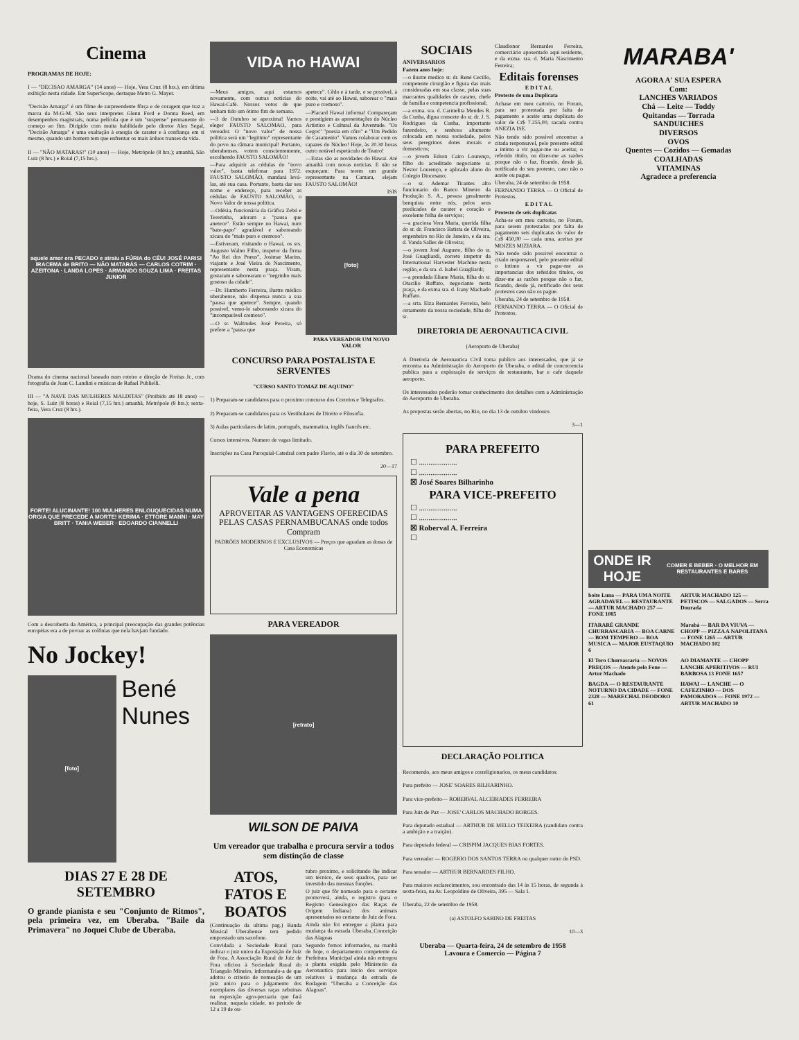Cinema
PROGRAMAS DE HOJE:
I — "DECISAO AMARGA" (14 anos) — Hoje, Vera Cruz (8 hrs.), em última exibição nesta cidade. Em SuperScope, destaque Metro G. Mayer.
"Decisão Amarga" é um filme de surpreendente fôrça e de coragem que traz a marca da M-G-M. São seus interpretes Glenn Ford e Donna Reed, em desempenhos magistrais, numa película que é um "suspense" permanente do começo ao fim. Dirigido com muita habilidade pelo diretor Alex Segal, "Decisão Amarga" é uma exaltação à energia de carater e à confiança em si mesmo, quando um homem tem que enfrentar os mais árduos transes da vida.
II — "NÃO MATARAS!" (10 anos) — Hoje, Metrópole (8 hrs.); amanhã, São Luiz (8 hrs.) e Roial (7,15 hrs.).
aquele amor era PECADO e atraiu a FÚRIA do CÉU! JOSÉ PARISI IRACEMA de BRITO — NÃO MATARÁS — CARLOS COTRIM · AZEITONA · LANDA LOPES · ARMANDO SOUZA LIMA · FREITAS JUNIOR
Drama do cinema nacional baseado num roteiro e direção de Freitas Jr., com fotografia de Juan C. Landini e músicas de Rafael Publielli.
III — "A NAVE DAS MULHERES MALDITAS" (Proibido até 18 anos) — hoje, S. Luiz (8 horas) e Roial (7,15 hrs.) amanhã, Metrópole (8 hrs.); sexta-feira, Vera Cruz (8 hrs.).
FORTE! ALUCINANTE! 100 MULHERES ENLOUQUECIDAS NUMA ORGIA QUE PRECEDE A MORTE! KERIMA · ETTORE MANNI · MAY BRITT · TANIA WEBER · EDOARDO CIANNELLI
Com a descoberta da América, a principal preocupação das grandes potências européias era a de povoar as colônias que nela havjam fundado.
No Jockey!
[foto]
Bené Nunes
DIAS 27 E 28 DE SETEMBRO
O grande pianista e seu "Conjunto de Ritmos", pela primeira vez, em Uberaba. "Baile da Primavera" no Joquei Clube de Uberaba.
VIDA no HAWAI
—Meus amigos, aqui estamos novamente, com outras notícias do Hawai-Café. Nossos votos de que tenham tido um ótimo fim de semana.
—3 de Outubro se aproxima! Vamos eleger FAUSTO SALOMAO, para vereador. O "novo valor" de nossa politica será um "legitimo" representante do povo na câmara municipal! Portanto, uberabenses, votem conscientemente, escolhendo FAUSTO SALOMÃO!
—Para adquirir as cédulas do "novo valor", basta telefonar para 1972. FAUSTO SALOMÃO, mandará levá-las, até sua casa. Portanto, basta dar seu nome e endereço, para receber as cédulas de FAUSTO SALOMÃO, o Novo Valor de nossa politica.
—Odésia, funcionária da Gráfica Zebú e Terezinha, adoram a "pausa que anetece". Estão sempre no Hawai, num "bate-papo" agradável e saboreando xicara do "mais puro e cremoso".
—Estiveram, visitando o Hawai, os srs. Augusto Walter Filho, inspetor da firma "Ao Rei dos Pneus", Josimar Marins, viajante e José Vieira do Nascimento, representante nesta praça. Viram, gostaram e saborearam o "negrinho mais gostoso da cidade".
—Dr. Humberto Ferreira, ilustre médico uberabense, não dispensa nunca a sua "pausa que apetece". Sempre, quando possivel, vemo-lo saboreando xicara do "incomparável cremoso".
—O sr. Waltrudes José Pereira, só prefere a "pausa que
apetece". Cêdo e à tarde, e se possivel, à noite, vai até ao Hawai, saborear o "mais puro e cremoso".
—Placard Hawai informa! Compareçam e prestigiem as apresentações do Núcleo Artístico e Cultural da Juventude. "Os Cegos" "poesia em côro" e "Um Pedido de Casamento". Vamos colaborar com os rapazes do Núcleo! Hoje, às 20.30 horas outro notável espetáculo de Teatro!
—Estas são as novidades do Hawai. Até amanhã com novas noticias. E não se esqueçam: Para terem um grande representante na Camara, elejam FAUSTO SALOMÃO!
ISIS
[foto]
PARA VEREADOR UM NOVO VALOR
CONCURSO PARA POSTALISTA E SERVENTES
"CURSO SANTO TOMAZ DE AQUINO"
1) Preparam-se candidatos para o proximo concurso dos Correios e Telegrafos.
2) Preparam-se candidatos para os Vestibulares de Direito e Filosofia.
3) Aulas particulares de latim, português, matematica, inglês francês etc.
Cursos intensivos. Numero de vagas limitado.
Inscrições na Casa Paroquial-Catedral com padre Flavio, até o dia 30 de setembro.
20—17
Vale a pena
APROVEITAR AS VANTAGENS OFERECIDAS PELAS CASAS PERNAMBUCANAS onde todos Compram
PADRÕES MODERNOS E EXCLUSIVOS — Preços que agradam as donas de Casa Economicas
PARA VEREADOR
[retrato]
WILSON DE PAIVA
Um vereador que trabalha e procura servir a todos sem distinção de classe
ATOS, FATOS E BOATOS
(Continuação da ultima pag.) Banda Musical Uberabense tem pedido emprestado um saxofone.
Convidada a Sociedade Rural para indicar o juiz unico da Exposição de Juiz de Fora. A Associação Rural de Juiz de Fora oficiou à Sociedade Rural do Triangulo Mineiro, informando-a de que adotou o criterio de nomeação de um juiz unico para o julgamento dos exemplares das diversas raças zebuinas na exposição agro-pecuaria que fará realizar, naquela cidade, no periodo de 12 a 19 de ou-
tubro proximo, e solicitando lhe indicar um técnico, de seus quadros, para ser investido das mesmas funções.
O juiz que fôr nomeado para o certame promoverá, ainda, o registro (para o Registro Genealogico das Raças de Origem Indiana) dos animais apresentados no certame de Juiz de Fora.
Ainda não foi entregue a planta para mudança da estrada Uberaba_Conceição das Alagoas
Segundo fomos informados, na manhã de hoje, o departamento competente da Prefeitura Municipal ainda não entregou a planta exigida pelo Ministerio da Aeronautica para inicio dos serviços relativos à mudança da estrada de Rodagem "Uberaba a Conceição das Alagoas".
SOCIAIS
ANIVERSARIOS
Fazem anos hoje:
—o ilustre medico sr. dr. René Cecillo, competente cirurgião e figura das mais consideradas em sua classe, pelas suas marcantes qualidades de carater, chefe de familia e competencia profissional;
—a exma. sra. d. Carmelita Mendes R. da Cunha, digna consorte do sr. dr. J. S. Rodrigues da Cunha, importante fazendeiro, e senhora altamente colocada em nossa sociedade, pelos seus peregrinos dotes morais e domesticos;
—o jovem Edson Cairo Lourenço, filho do acreditado negociante sr. Nestor Lourenço, e aplicado aluno do Colegio Diocesano;
—o sr. Ademar Tirantes alto funcionario do Banco Mineiro da Produção S. A., pessoa geralmente benquista entre nós, pelos seus predicados de carater e coração e excelente folha de serviços;
—a graciosa Vera Maria, querida filha do sr. dr. Francisco Batista de Oliveira, engenheiro no Rio de Janeiro, e da sra. d. Vanda Salles de Oliveira;
—o jovem José Augusto, filho do sr. José Guagliardi, correto inspetor da International Harvester Machine nesta região, e da sra. d. Isabel Guagliardi;
—a prendada Eliane Maria, filha do sr. Otacilio Ruffato, negociante nesta praça, e da exma sra. d. Irany Machado Ruffato.
—a srta. Elza Bernardes Ferreira, belo ornamento da nossa sociedade, filha do sr.
Claudionor Bernardes Ferreira, comerciário aposentado aqui residente, e da exma. sra. d. Maria Nascimento Ferreira;
Editais forenses
E D I T A L
Protesto de uma Duplicata
Achase em meu cartorio, no Forum, para ser protestada por falta de pagamento e aceite uma duplicata do valor de Cr$ 7.255,00, sacada contra ANEZIA ISE.
Não tendo sido possivel encontrar a citada responsavel, pelo presente edital a intimo a vir pagar-me ou aceitar, o referido titulo, ou dizer-me as razões porque não o faz, ficando, desde já, notificado do seu protesto, caso não o aceite ou pague.
Uberaba, 24 de setembro de 1958.
FERNANDO TERRA — O Oficial de Protestos.
E D I T A L
Protesto de seis duplicatas
Acha-se em meu cartorio, no Forum, para serem protestadas por falta de pagamento seis duplicatas do valor de Cr$ 450,00 — cada uma, aceitas por MOIZES MIZIARA.
Não tendo sido possivel encontrar o citado responsavel, pelo presente edital o intimo a vir pagar-me as importancias dos referidos titulos, ou dizer-me as razões porque não o faz, ficando, desde já, notificado dos seus protestos caso não os pague.
Uberaba, 24 de setembro de 1958.
FERNANDO TERRA — O Oficial de Protestos.
DIRETORIA DE AERONAUTICA CIVIL
(Aeroporto de Uberaba)
A Diretoria de Aeronautica Civil torna publico aos interessados, que já se encontra na Administração do Aeroporto de Uberaba, o edital de concorrencia publica para a exploração de serviços de restaurante, bar e cafe daquele aeroporto.
Os interessados poderão tomar conhecimento dos detalhes com a Administração do Aeroporto de Uberaba.
As propostas serão abertas, no Rio, no dia 13 de outubro vindouro.
3—1
PARA PREFEITO
☐ ....................
☐ ....................
☒ José Soares Bilharinho
PARA VICE-PREFEITO
☐ ....................
☐ ....................
☒ Roberval A. Ferreira
☐
DECLARAÇÃO POLITICA
Recomendo, aos meus amigos e correligionarios, os meus candidatos:
Para prefeito — JOSE' SOARES BILHARINHO.
Para vice-prefeito— ROBERVAL ALCEBIADES FERREIRA
Para Juiz de Paz — JOSE' CARLOS MACHADO BORGES.
Para deputado estadual — ARTHUR DE MELLO TEIXEIRA (candidato contra a ambição e a traição).
Para deputado federal — CRISPIM JACQUES BIAS FORTES.
Para vereador — ROGERIO DOS SANTOS TERRA ou qualquer outro do PSD.
Para senador — ARTHUR BERNARDES FILHO.
Para maiores esclarecimentos, sou encontrado das 14 às 15 horas, de segunda à sexta-feira, na Av. Leopoldino de Oliveira, 395 — Sala 1.
Uberaba, 22 de setembro de 1958.
(a) ASTOLFO SABINO DE FREITAS
10—3
Uberaba — Quarta-feira, 24 de setembro de 1958
Lavoura e Comercio — Página 7
MARABA'
AGORA A' SUA ESPERA
Com:
LANCHES VARIADOS
Chá — Leite — Toddy
Quitandas — Torrada
SANDUICHES
DIVERSOS
OVOS
Quentes — Cozidos — Gemadas
COALHADAS
VITAMINAS
Agradece a preferencia
ONDE IR HOJE
COMER E BEBER · O MELHOR EM RESTAURANTES E BARES
boite Luna — PARA UMA NOITE AGRADAVEL — RESTAURANTE — ARTUR MACHADO 257 — FONE 1085
ARTUR MACHADO 125 — PETISCOS — SALGADOS — Serra Dourada
ITARARÉ GRANDE CHURRASCARIA — BOA CARNE — BOM TEMPERO — BOA MUSICA — MAJOR EUSTAQUIO 6
Marabá — BAR DA VIUVA — CHOPP — PIZZA A NAPOLITANA — FONE 1265 — ARTUR MACHADO 102
El Toro Churrascaria — NOVOS PREÇOS — Atende pelo Fone — Artur Machado
AO DIAMANTE — CHOPP LANCHE APERITIVOS — RUI BARBOSA 13 FONE 1657
BAGDA — O RESTAURANTE NOTURNO DA CIDADE — FONE 2328 — MARECHAL DEODORO 61
HAWAI — LANCHE — O CAFEZINHO — DOS PAMORADOS — FONE 1972 — ARTUR MACHADO 10